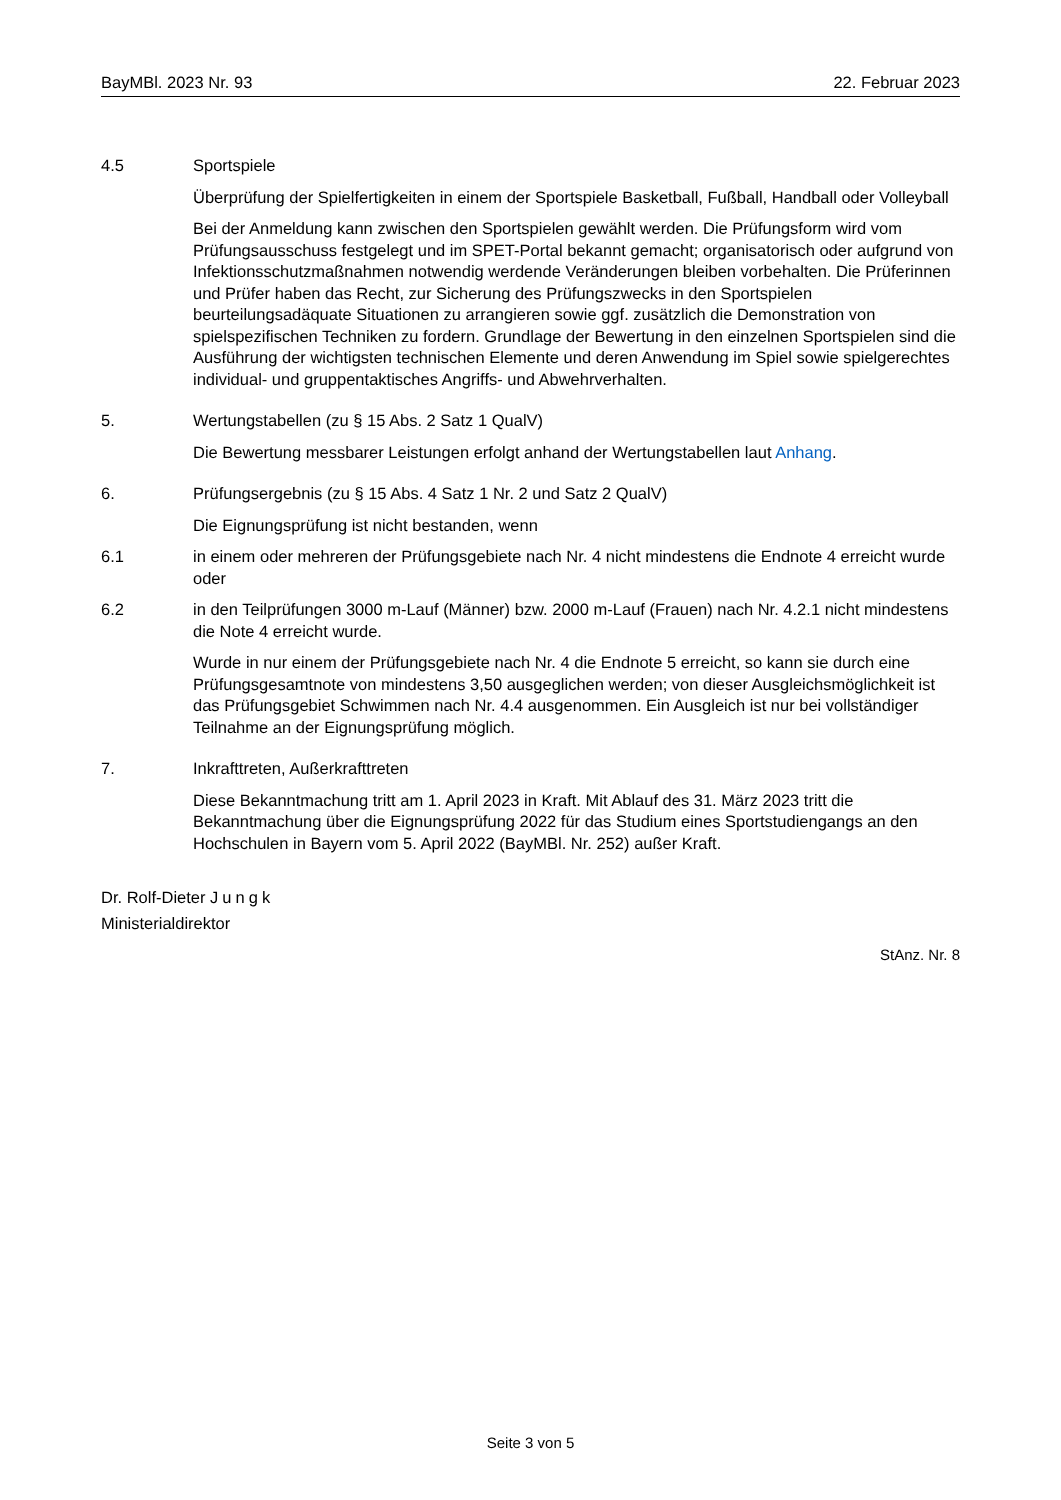BayMBl. 2023 Nr. 93 22. Februar 2023
4.5 Sportspiele
Überprüfung der Spielfertigkeiten in einem der Sportspiele Basketball, Fußball, Handball oder Volleyball
Bei der Anmeldung kann zwischen den Sportspielen gewählt werden. Die Prüfungsform wird vom Prüfungsausschuss festgelegt und im SPET-Portal bekannt gemacht; organisatorisch oder aufgrund von Infektionsschutzmaßnahmen notwendig werdende Veränderungen bleiben vorbehalten. Die Prüferinnen und Prüfer haben das Recht, zur Sicherung des Prüfungszwecks in den Sportspielen beurteilungsadäquate Situationen zu arrangieren sowie ggf. zusätzlich die Demonstration von spielspezifischen Techniken zu fordern. Grundlage der Bewertung in den einzelnen Sportspielen sind die Ausführung der wichtigsten technischen Elemente und deren Anwendung im Spiel sowie spielgerechtes individual- und gruppentaktisches Angriffs- und Abwehrverhalten.
5. Wertungstabellen (zu § 15 Abs. 2 Satz 1 QualV)
Die Bewertung messbarer Leistungen erfolgt anhand der Wertungstabellen laut Anhang.
6. Prüfungsergebnis (zu § 15 Abs. 4 Satz 1 Nr. 2 und Satz 2 QualV)
Die Eignungsprüfung ist nicht bestanden, wenn
6.1 in einem oder mehreren der Prüfungsgebiete nach Nr. 4 nicht mindestens die Endnote 4 erreicht wurde oder
6.2 in den Teilprüfungen 3000 m-Lauf (Männer) bzw. 2000 m-Lauf (Frauen) nach Nr. 4.2.1 nicht mindestens die Note 4 erreicht wurde.
Wurde in nur einem der Prüfungsgebiete nach Nr. 4 die Endnote 5 erreicht, so kann sie durch eine Prüfungsgesamtnote von mindestens 3,50 ausgeglichen werden; von dieser Ausgleichsmöglichkeit ist das Prüfungsgebiet Schwimmen nach Nr. 4.4 ausgenommen. Ein Ausgleich ist nur bei vollständiger Teilnahme an der Eignungsprüfung möglich.
7. Inkrafttreten, Außerkrafttreten
Diese Bekanntmachung tritt am 1. April 2023 in Kraft. Mit Ablauf des 31. März 2023 tritt die Bekanntmachung über die Eignungsprüfung 2022 für das Studium eines Sportstudiengangs an den Hochschulen in Bayern vom 5. April 2022 (BayMBl. Nr. 252) außer Kraft.
Dr. Rolf-Dieter Jungk
Ministerialdirektor
StAnz. Nr. 8
Seite 3 von 5